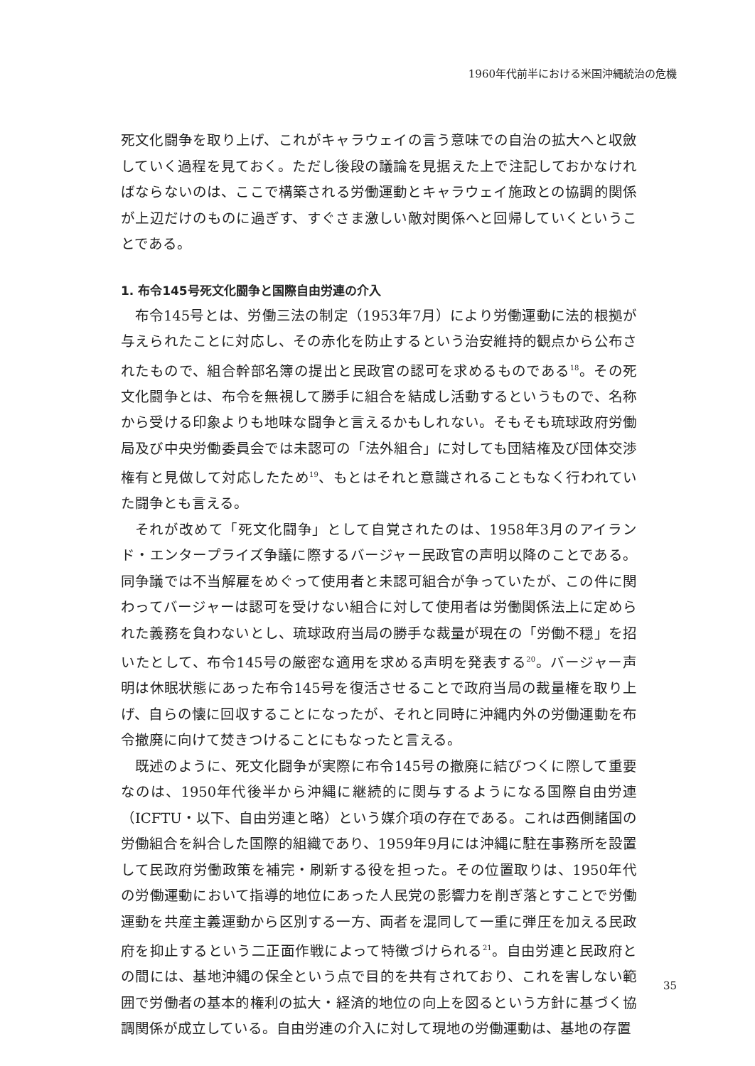1960年代前半における米国沖縄統治の危機
死文化闘争を取り上げ、これがキャラウェイの言う意味での自治の拡大へと収斂していく過程を見ておく。ただし後段の議論を見据えた上で注記しておかなければならないのは、ここで構築される労働運動とキャラウェイ施政との協調的関係が上辺だけのものに過ぎす、すぐさま激しい敵対関係へと回帰していくということである。
1. 布令145号死文化闘争と国際自由労連の介入
布令145号とは、労働三法の制定（1953年7月）により労働運動に法的根拠が与えられたことに対応し、その赤化を防止するという治安維持的観点から公布されたもので、組合幹部名簿の提出と民政官の認可を求めるものである<sup>18</sup>。その死文化闘争とは、布令を無視して勝手に組合を結成し活動するというもので、名称から受ける印象よりも地味な闘争と言えるかもしれない。そもそも琉球政府労働局及び中央労働委員会では未認可の「法外組合」に対しても団結権及び団体交渉権有と見做して対応したため<sup>19</sup>、もとはそれと意識されることもなく行われていた闘争とも言える。
それが改めて「死文化闘争」として自覚されたのは、1958年3月のアイランド・エンタープライズ争議に際するバージャー民政官の声明以降のことである。同争議では不当解雇をめぐって使用者と未認可組合が争っていたが、この件に関わってバージャーは認可を受けない組合に対して使用者は労働関係法上に定められた義務を負わないとし、琉球政府当局の勝手な裁量が現在の「労働不穏」を招いたとして、布令145号の厳密な適用を求める声明を発表する<sup>20</sup>。バージャー声明は休眠状態にあった布令145号を復活させることで政府当局の裁量権を取り上げ、自らの懐に回収することになったが、それと同時に沖縄内外の労働運動を布令撤廃に向けて焚きつけることにもなったと言える。
既述のように、死文化闘争が実際に布令145号の撤廃に結びつくに際して重要なのは、1950年代後半から沖縄に継続的に関与するようになる国際自由労連（ICFTU・以下、自由労連と略）という媒介項の存在である。これは西側諸国の労働組合を糾合した国際的組織であり、1959年9月には沖縄に駐在事務所を設置して民政府労働政策を補完・刷新する役を担った。その位置取りは、1950年代の労働運動において指導的地位にあった人民党の影響力を削ぎ落とすことで労働運動を共産主義運動から区別する一方、両者を混同して一重に弾圧を加える民政府を抑止するという二正面作戦によって特徴づけられる<sup>21</sup>。自由労連と民政府との間には、基地沖縄の保全という点で目的を共有されており、これを害しない範囲で労働者の基本的権利の拡大・経済的地位の向上を図るという方針に基づく協調関係が成立している。自由労連の介入に対して現地の労働運動は、基地の存置
35